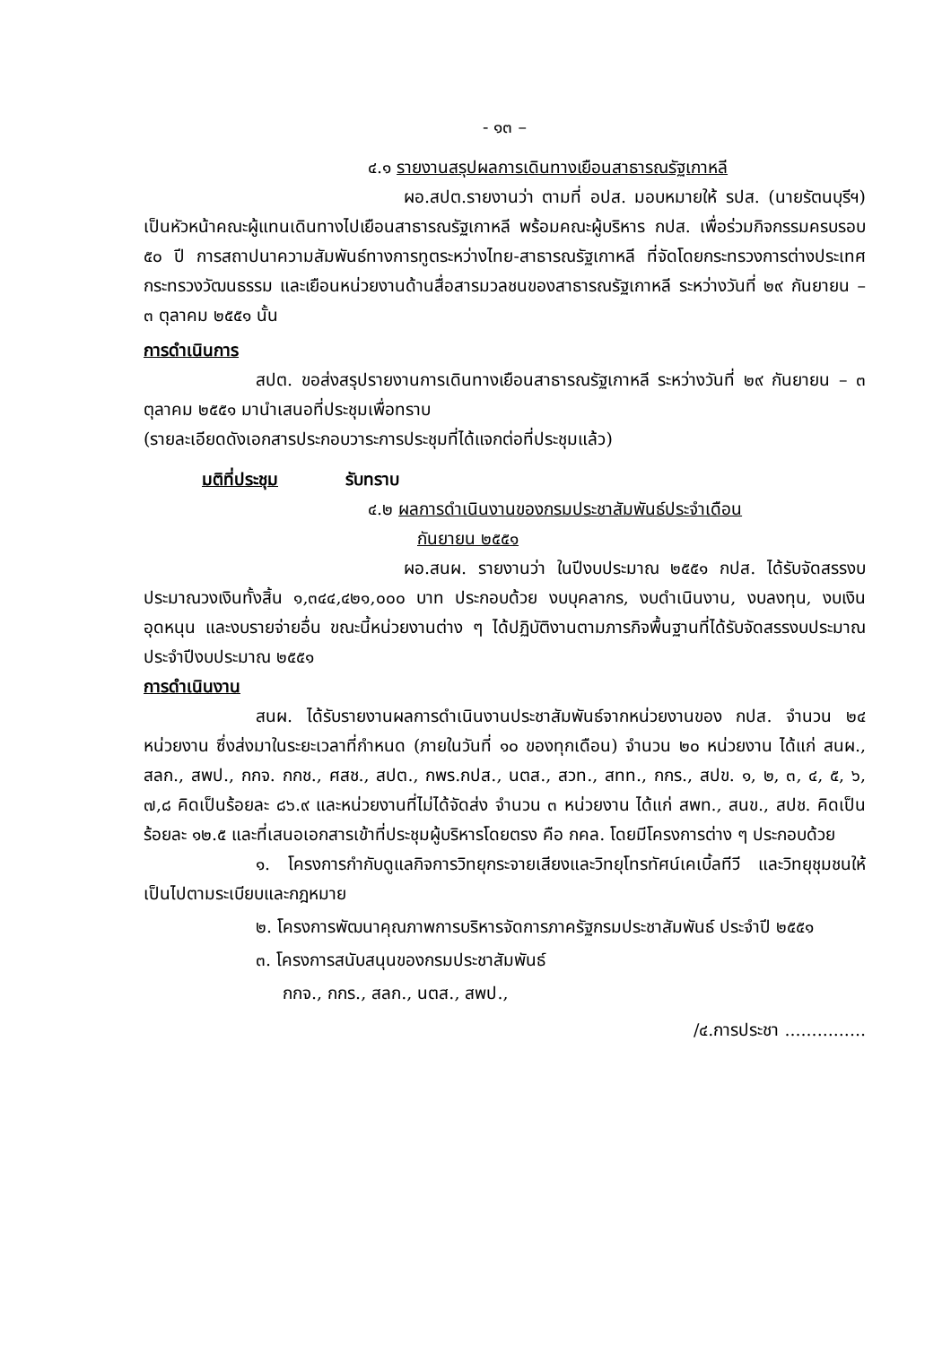- ๑๓ –
๔.๑ รายงานสรุปผลการเดินทางเยือนสาธารณรัฐเกาหลี
ผอ.สปต.รายงานว่า ตามที่ อปส. มอบหมายให้ รปส. (นายรัตนบุรีฯ) เป็นหัวหน้าคณะผู้แทนเดินทางไปเยือนสาธารณรัฐเกาหลี พร้อมคณะผู้บริหาร กปส. เพื่อร่วมกิจกรรมครบรอบ ๕๐ ปี การสถาปนาความสัมพันธ์ทางการทูตระหว่างไทย-สาธารณรัฐเกาหลี ที่จัดโดยกระทรวงการต่างประเทศ กระทรวงวัฒนธรรม และเยือนหน่วยงานด้านสื่อสารมวลชนของสาธารณรัฐเกาหลี ระหว่างวันที่ ๒๙ กันยายน – ๓ ตุลาคม ๒๕๕๑ นั้น
การดำเนินการ
สปต. ขอส่งสรุปรายงานการเดินทางเยือนสาธารณรัฐเกาหลี ระหว่างวันที่ ๒๙ กันยายน – ๓ ตุลาคม ๒๕๕๑ มานำเสนอที่ประชุมเพื่อทราบ
(รายละเอียดดังเอกสารประกอบวาระการประชุมที่ได้แจกต่อที่ประชุมแล้ว)
มติที่ประชุม รับทราบ
๔.๒ ผลการดำเนินงานของกรมประชาสัมพันธ์ประจำเดือน
กันยายน ๒๕๕๑
ผอ.สนผ. รายงานว่า ในปีงบประมาณ ๒๕๕๑ กปส. ได้รับจัดสรรงบประมาณวงเงินทั้งสิ้น ๑,๓๔๔,๔๒๑,๐๐๐ บาท ประกอบด้วย งบบุคลากร, งบดำเนินงาน, งบลงทุน, งบเงินอุดหนุน และงบรายจ่ายอื่น ขณะนี้หน่วยงานต่าง ๆ ได้ปฏิบัติงานตามภารกิจพื้นฐานที่ได้รับจัดสรรงบประมาณประจำปีงบประมาณ ๒๕๕๑
การดำเนินงาน
สนผ. ได้รับรายงานผลการดำเนินงานประชาสัมพันธ์จากหน่วยงานของ กปส. จำนวน ๒๔ หน่วยงาน ซึ่งส่งมาในระยะเวลาที่กำหนด (ภายในวันที่ ๑๐ ของทุกเดือน) จำนวน ๒๐ หน่วยงาน ได้แก่ สนผ., สลก., สพป., กกจ. กกช., ศสช., สปต., กพร.กปส., นตส., สวท., สทท., กกร., สปข. ๑, ๒, ๓, ๔, ๕, ๖, ๗,๘ คิดเป็นร้อยละ ๘๖.๙ และหน่วยงานที่ไม่ได้จัดส่ง จำนวน ๓ หน่วยงาน ได้แก่ สพท., สนข., สปช. คิดเป็นร้อยละ ๑๒.๕ และที่เสนอเอกสารเข้าที่ประชุมผู้บริหารโดยตรง คือ กคล. โดยมีโครงการต่าง ๆ ประกอบด้วย
๑. โครงการกำกับดูแลกิจการวิทยุกระจายเสียงและวิทยุโทรทัศน์เคเบิ้ลทีวี และวิทยุชุมชนให้เป็นไปตามระเบียบและกฎหมาย
๒. โครงการพัฒนาคุณภาพการบริหารจัดการภาครัฐกรมประชาสัมพันธ์ ประจำปี ๒๕๕๑
๓. โครงการสนับสนุนของกรมประชาสัมพันธ์
กกจ., กกร., สลก., นตส., สพป.,
/๔.การประชา ...............